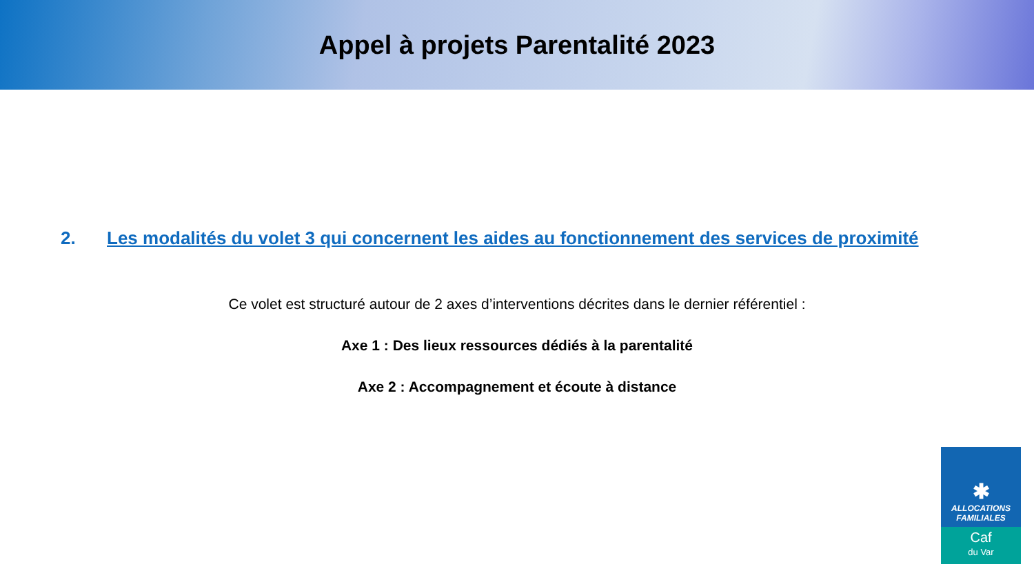Appel à projets Parentalité 2023
2. Les modalités du volet 3 qui concernent les aides au fonctionnement des services de proximité
Ce volet est structuré autour de 2 axes d’interventions décrites dans le dernier référentiel :
Axe 1 : Des lieux ressources dédiés à la parentalité
Axe 2 : Accompagnement et écoute à distance
✱
ALLOCATIONS
FAMILIALES
Caf
du Var